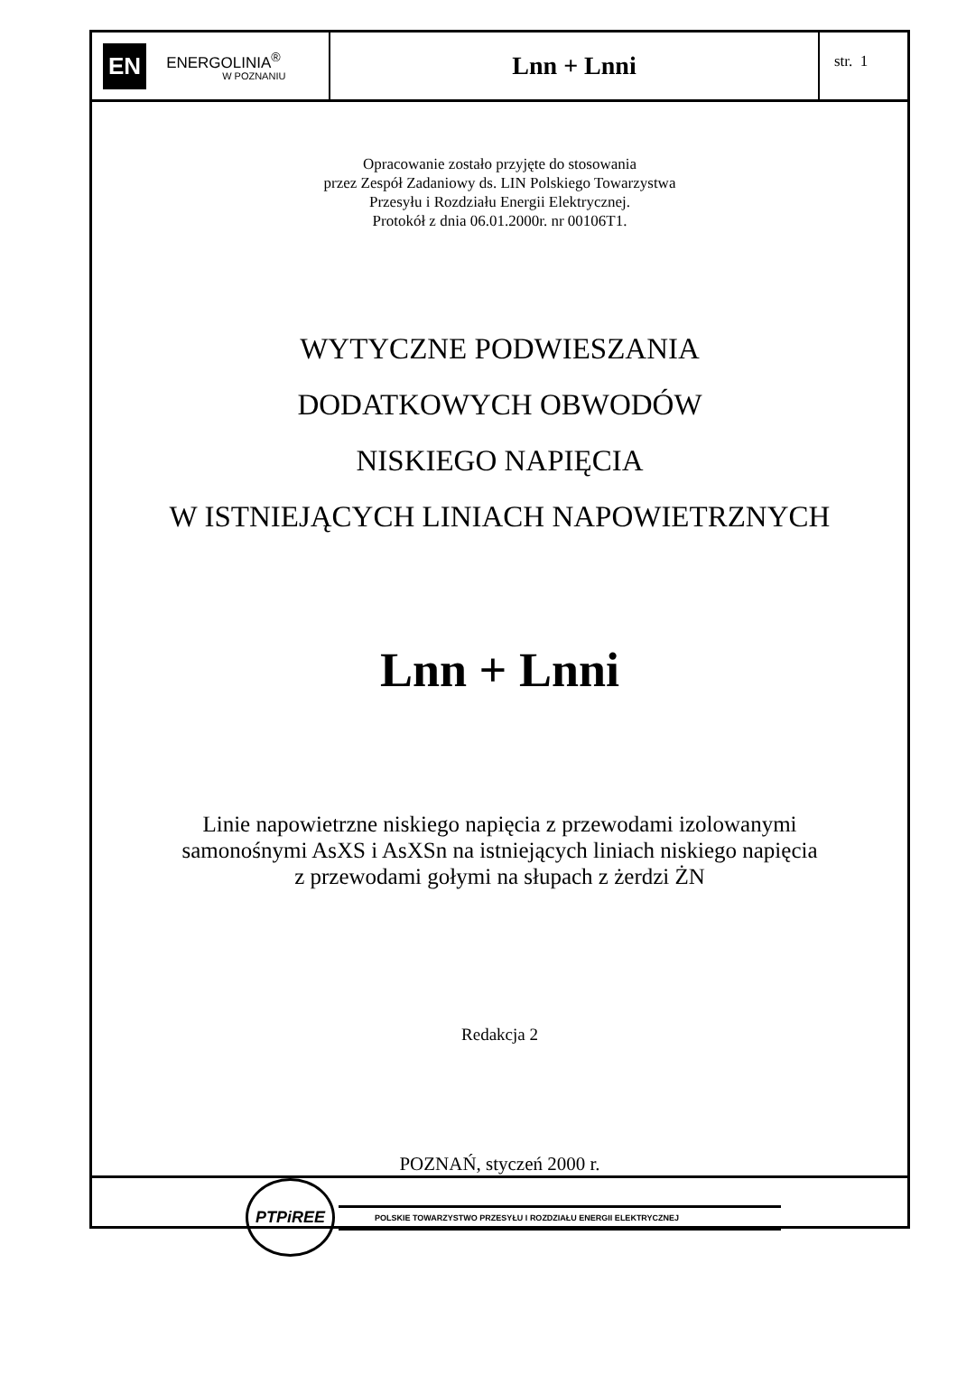EN
ENERGOLINIA<sup>®</sup>
W POZNANIU
Lnn + Lnni
str. 1
Opracowanie zostało przyjęte do stosowania
przez Zespół Zadaniowy ds. LIN Polskiego Towarzystwa
Przesyłu i Rozdziału Energii Elektrycznej.
Protokół z dnia 06.01.2000r. nr 00106T1.
WYTYCZNE PODWIESZANIA
DODATKOWYCH OBWODÓW
NISKIEGO NAPIĘCIA
W ISTNIEJĄCYCH LINIACH NAPOWIETRZNYCH
Lnn + Lnni
Linie napowietrzne niskiego napięcia z przewodami izolowanymi
samonośnymi AsXS i AsXSn na istniejących liniach niskiego napięcia
z przewodami gołymi na słupach z żerdzi ŻN
Redakcja 2
POZNAŃ, styczeń 2000 r.
PTPiREE
POLSKIE TOWARZYSTWO PRZESYŁU I ROZDZIAŁU ENERGII ELEKTRYCZNEJ